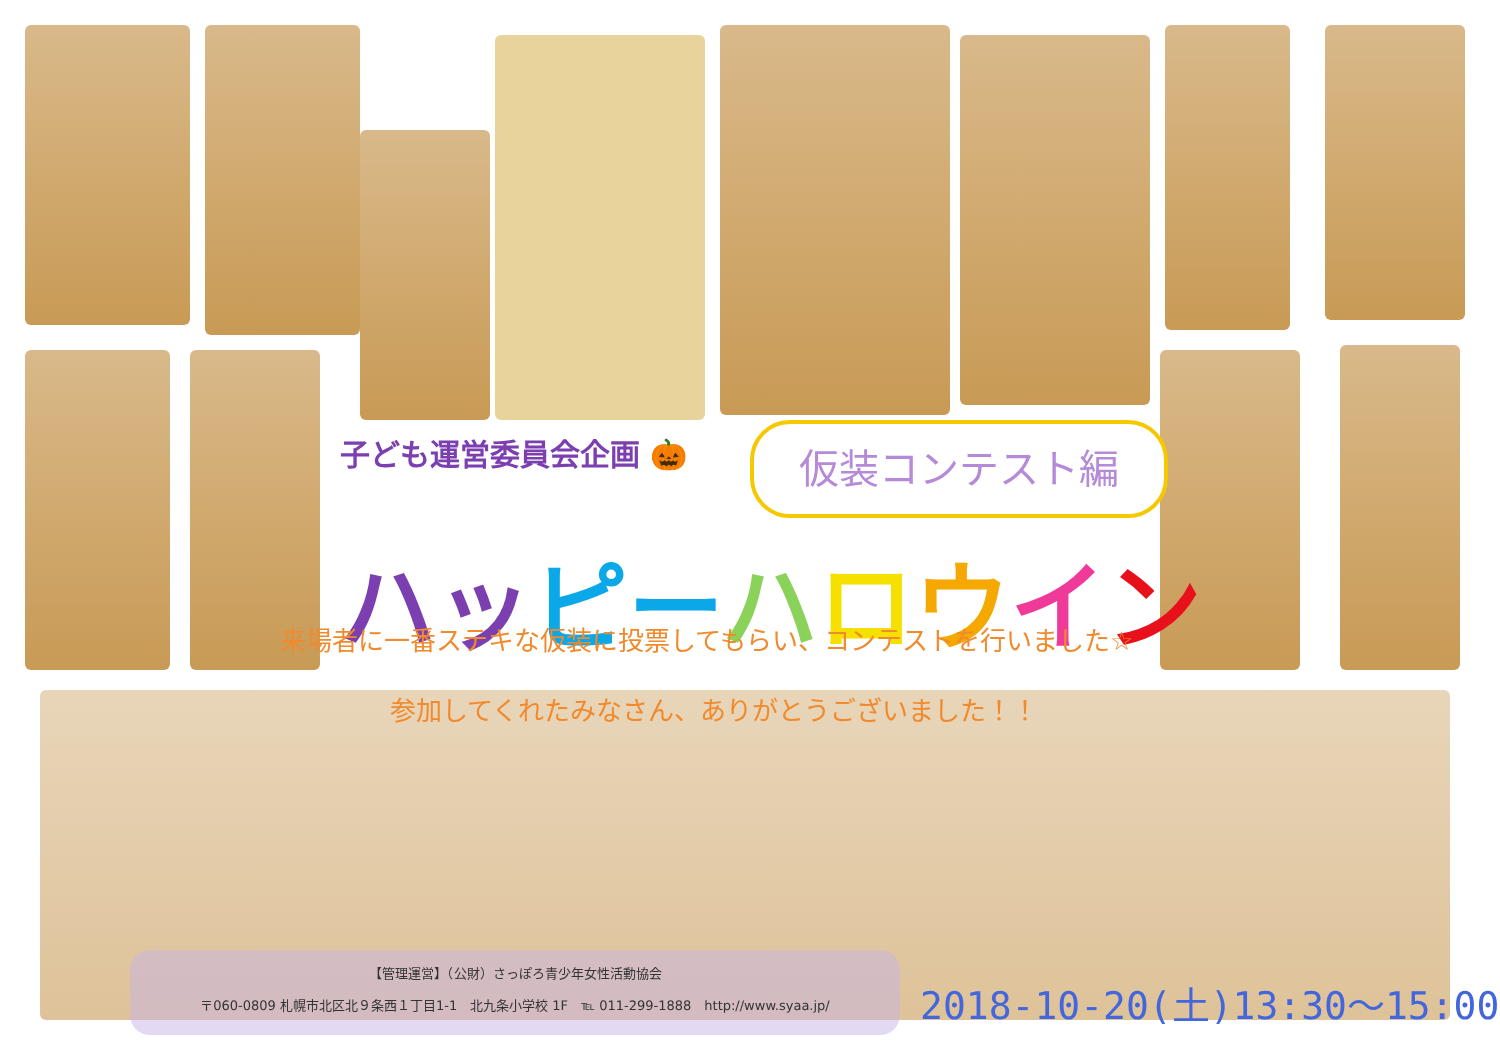子ども運営委員会企画 🎃 仮装コンテスト編
ハッ ピー ハロウイン
来場者に一番ステキな仮装に投票してもらい、コンテストを行いました☆
参加してくれたみなさん、ありがとうございました！！
【管理運営】（公財）さっぽろ青少年女性活動協会
〒060-0809 札幌市北区北９条西１丁目1-1　北九条小学校 1F　℡ 011-299-1888　http://www.syaa.jp/
2018-10-20(土)13:30～15:00